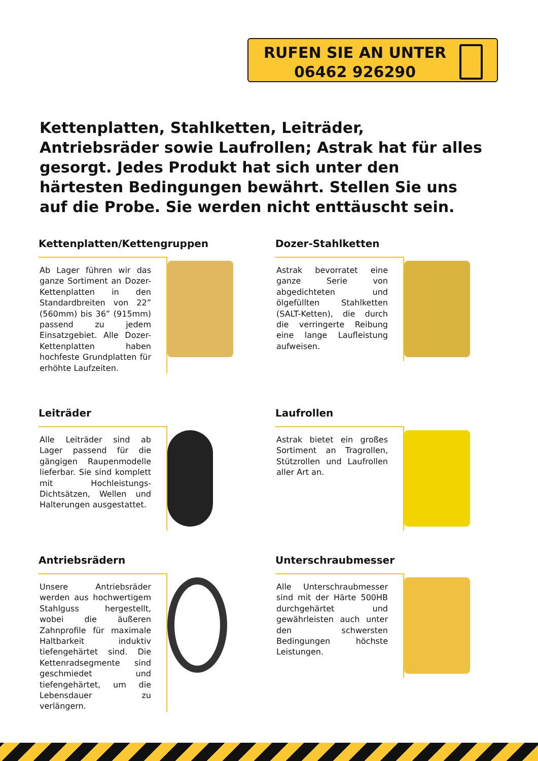RUFEN SIE AN UNTER 06462 926290
Kettenplatten, Stahlketten, Leiträder, Antriebsräder sowie Laufrollen; Astrak hat für alles gesorgt. Jedes Produkt hat sich unter den härtesten Bedingungen bewährt. Stellen Sie uns auf die Probe. Sie werden nicht enttäuscht sein.
Kettenplatten/Kettengruppen
Ab Lager führen wir das ganze Sortiment an Dozer-Kettenplatten in den Standardbreiten von 22” (560mm) bis 36” (915mm) passend zu jedem Einsatzgebiet. Alle Dozer-Kettenplatten haben hochfeste Grundplatten für erhöhte Laufzeiten.
Dozer-Stahlketten
Astrak bevorratet eine ganze Serie von abgedichteten und ölgefüllten Stahlketten (SALT-Ketten), die durch die verringerte Reibung eine lange Laufleistung aufweisen.
Leiträder
Alle Leiträder sind ab Lager passend für die gängigen Raupenmodelle lieferbar. Sie sind komplett mit Hochleistungs-Dichtsätzen, Wellen und Halterungen ausgestattet.
Laufrollen
Astrak bietet ein großes Sortiment an Tragrollen, Stützrollen und Laufrollen aller Art an.
Antriebsrädern
Unsere Antriebsräder werden aus hochwertigem Stahlguss hergestellt, wobei die äußeren Zahnprofile für maximale Haltbarkeit induktiv tiefengehärtet sind. Die Kettenradsegmente sind geschmiedet und tiefengehärtet, um die Lebensdauer zu verlängern.
Unterschraubmesser
Alle Unterschraubmesser sind mit der Härte 500HB durchgehärtet und gewährleisten auch unter den schwersten Bedingungen höchste Leistungen.